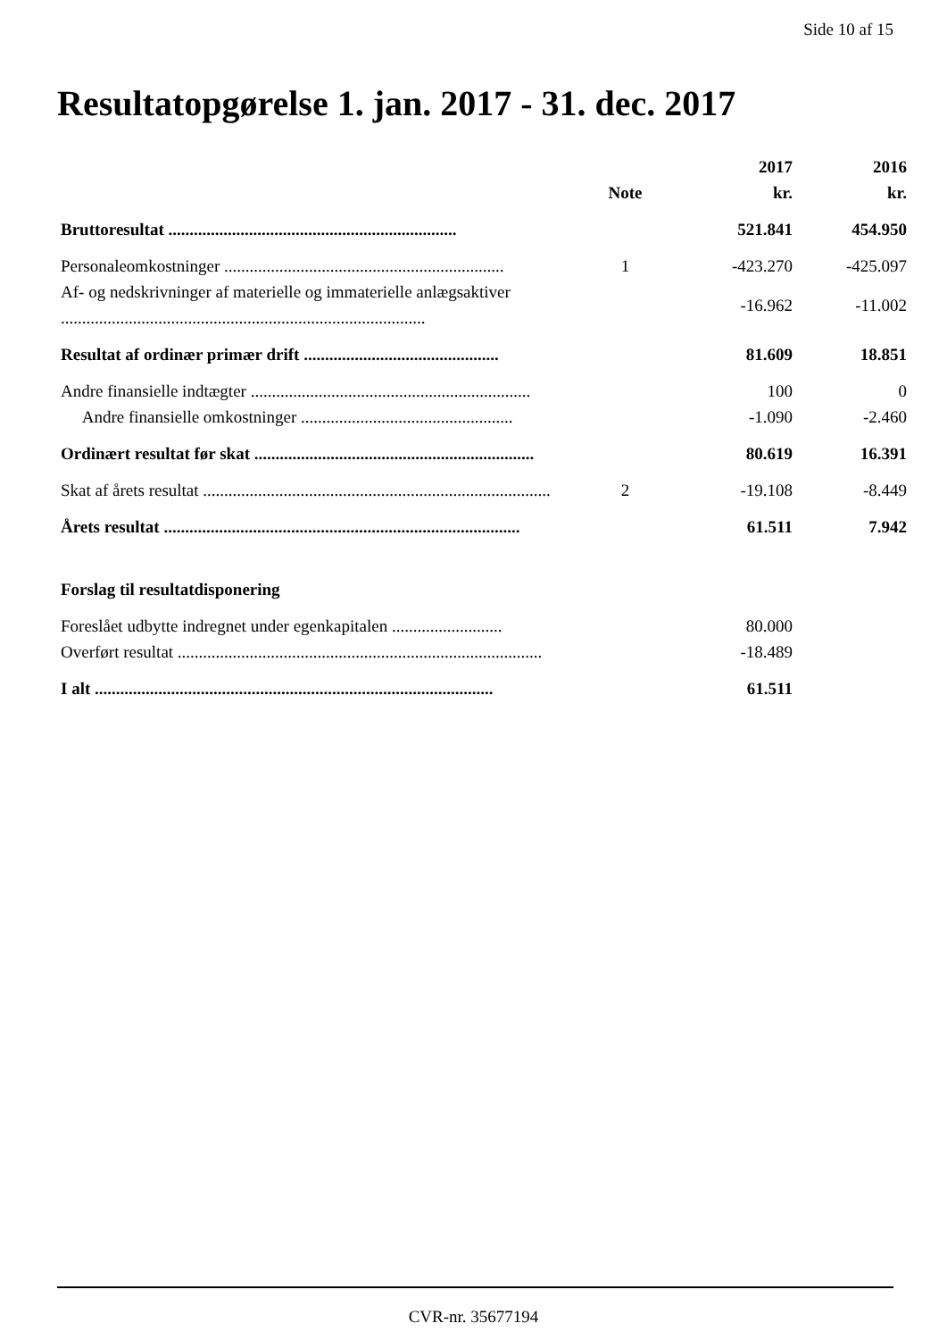Side 10 af 15
Resultatopgørelse 1. jan. 2017 - 31. dec. 2017
| | Note | 2017 kr. | 2016 kr. |
| --- | --- | --- | --- |
| Bruttoresultat .................................................................... | | 521.841 | 454.950 |
| Personaleomkostninger .................................................................. | 1 | -423.270 | -425.097 |
| Af- og nedskrivninger af materielle og immaterielle anlægsaktiver ...................................................................................... | | -16.962 | -11.002 |
| Resultat af ordinær primær drift .............................................. | | 81.609 | 18.851 |
| Andre finansielle indtægter .................................................................. | | 100 | 0 |
| Andre finansielle omkostninger .................................................. | | -1.090 | -2.460 |
| Ordinært resultat før skat .................................................................. | | 80.619 | 16.391 |
| Skat af årets resultat .................................................................................. | 2 | -19.108 | -8.449 |
| Årets resultat .................................................................................... | | 61.511 | 7.942 |
| Forslag til resultatdisponering | | | |
| Foreslået udbytte indregnet under egenkapitalen .......................... | | 80.000 | |
| Overført resultat ...................................................................................... | | -18.489 | |
| I alt .............................................................................................. | | 61.511 | |
CVR-nr. 35677194